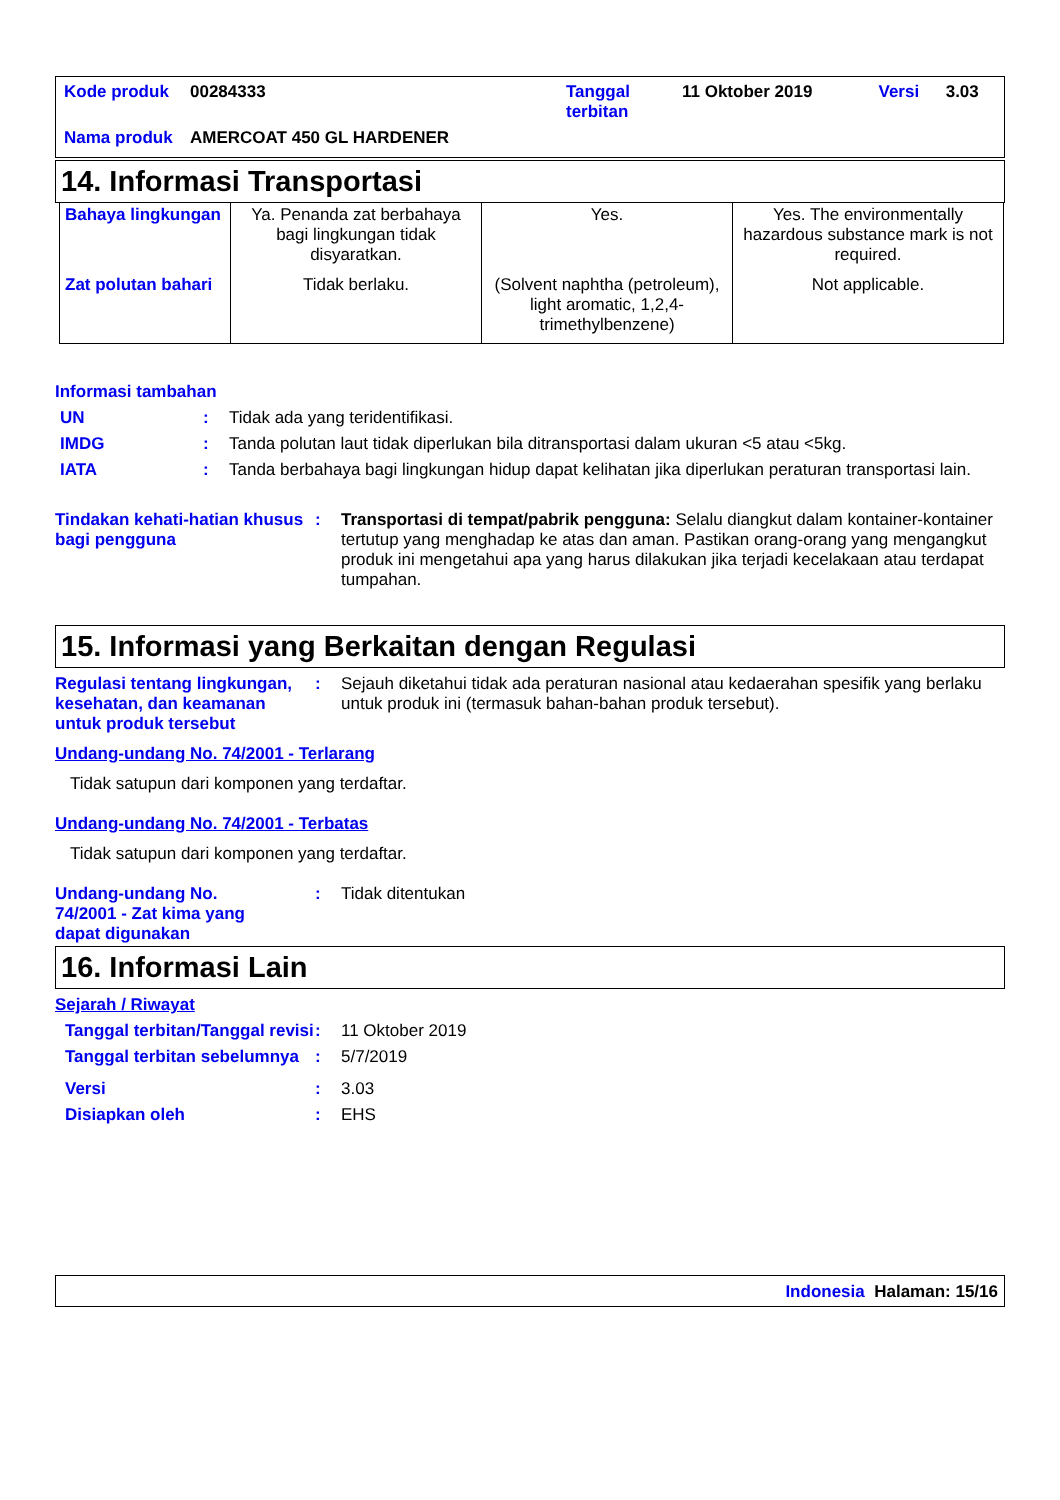| Kode produk | 00284333 | Tanggal terbitan | 11 Oktober 2019 | Versi | 3.03 |
| Nama produk | AMERCOAT 450 GL HARDENER | | | | |
14. Informasi Transportasi
| Bahaya lingkungan | Ya. Penanda zat berbahaya bagi lingkungan tidak disyaratkan. | Yes. | Yes. The environmentally hazardous substance mark is not required. |
| Zat polutan bahari | Tidak berlaku. | (Solvent naphtha (petroleum), light aromatic, 1,2,4-trimethylbenzene) | Not applicable. |
Informasi tambahan
UN : Tidak ada yang teridentifikasi.
IMDG : Tanda polutan laut tidak diperlukan bila ditransportasi dalam ukuran <5 atau <5kg.
IATA : Tanda berbahaya bagi lingkungan hidup dapat kelihatan jika diperlukan peraturan transportasi lain.
Tindakan kehati-hatian khusus bagi pengguna
: Transportasi di tempat/pabrik pengguna: Selalu diangkut dalam kontainer-kontainer tertutup yang menghadap ke atas dan aman. Pastikan orang-orang yang mengangkut produk ini mengetahui apa yang harus dilakukan jika terjadi kecelakaan atau terdapat tumpahan.
15. Informasi yang Berkaitan dengan Regulasi
Regulasi tentang lingkungan, kesehatan, dan keamanan untuk produk tersebut
: Sejauh diketahui tidak ada peraturan nasional atau kedaerahan spesifik yang berlaku untuk produk ini (termasuk bahan-bahan produk tersebut).
Undang-undang No. 74/2001 - Terlarang
Tidak satupun dari komponen yang terdaftar.
Undang-undang No. 74/2001 - Terbatas
Tidak satupun dari komponen yang terdaftar.
Undang-undang No. 74/2001 - Zat kima yang dapat digunakan
: Tidak ditentukan
16. Informasi Lain
Sejarah / Riwayat
Tanggal terbitan/Tanggal revisi
: 11 Oktober 2019
Tanggal terbitan sebelumnya
: 5/7/2019
Versi : 3.03
Disiapkan oleh : EHS
Indonesia Halaman: 15/16